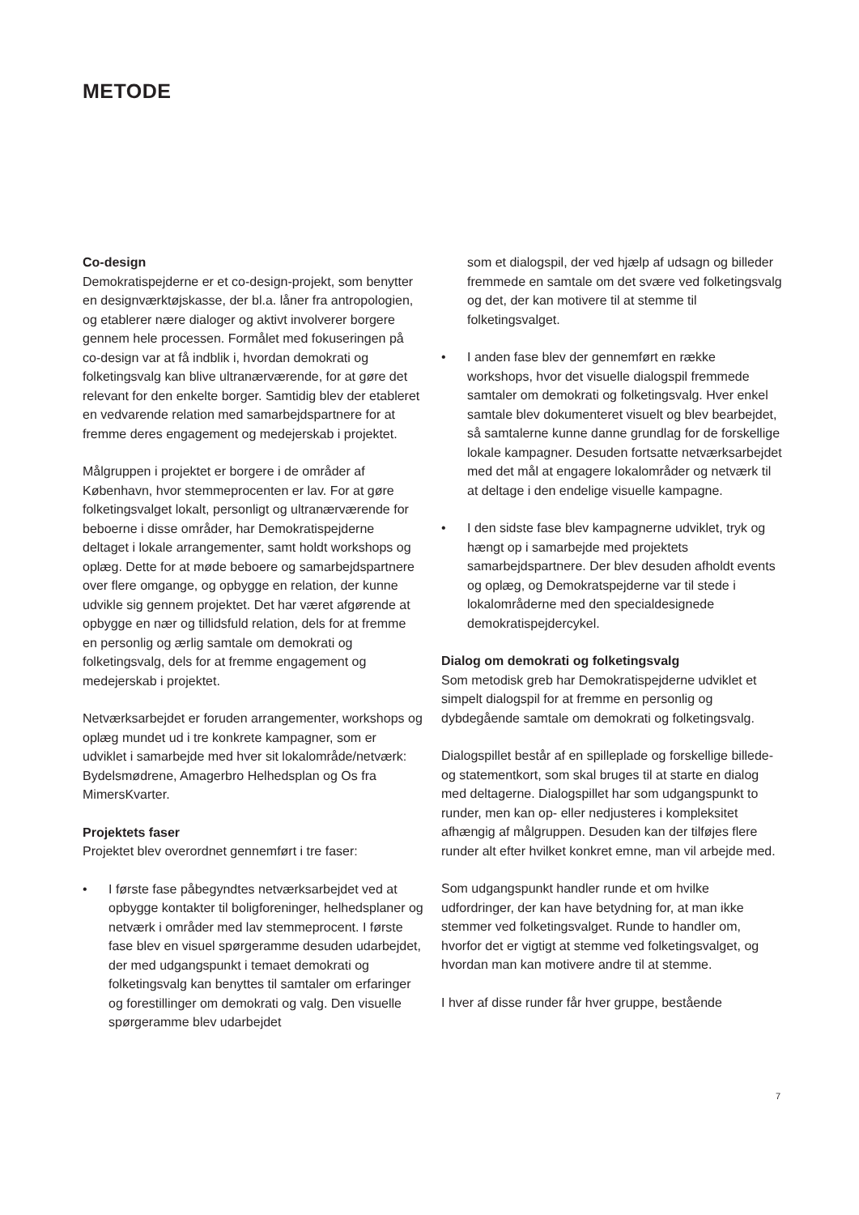METODE
Co-design
Demokratispejderne er et co-design-projekt, som benytter en designværktøjskasse, der bl.a. låner fra antropologien, og etablerer nære dialoger og aktivt involverer borgere gennem hele processen. Formålet med fokuseringen på co-design var at få indblik i, hvordan demokrati og folketingsvalg kan blive ultranærværende, for at gøre det relevant for den enkelte borger. Samtidig blev der etableret en vedvarende relation med samarbejdspartnere for at fremme deres engagement og medejerskab i projektet.
Målgruppen i projektet er borgere i de områder af København, hvor stemmeprocenten er lav. For at gøre folketingsvalget lokalt, personligt og ultranærværende for beboerne i disse områder, har Demokratispejderne deltaget i lokale arrangementer, samt holdt workshops og oplæg. Dette for at møde beboere og samarbejdspartnere over flere omgange, og opbygge en relation, der kunne udvikle sig gennem projektet. Det har været afgørende at opbygge en nær og tillidsfuld relation, dels for at fremme en personlig og ærlig samtale om demokrati og folketingsvalg, dels for at fremme engagement og medejerskab i projektet.
Netværksarbejdet er foruden arrangementer, workshops og oplæg mundet ud i tre konkrete kampagner, som er udviklet i samarbejde med hver sit lokalområde/netværk: Bydelsmødrene, Amagerbro Helhedsplan og Os fra MimersKvarter.
Projektets faser
Projektet blev overordnet gennemført i tre faser:
• I første fase påbegyndtes netværksarbejdet ved at opbygge kontakter til boligforeninger, helhedsplaner og netværk i områder med lav stemmeprocent. I første fase blev en visuel spørgeramme desuden udarbejdet, der med udgangspunkt i temaet demokrati og folketingsvalg kan benyttes til samtaler om erfaringer og forestillinger om demokrati og valg. Den visuelle spørgeramme blev udarbejdet
som et dialogspil, der ved hjælp af udsagn og billeder fremmede en samtale om det svære ved folketingsvalg og det, der kan motivere til at stemme til folketingsvalget.
• I anden fase blev der gennemført en række workshops, hvor det visuelle dialogspil fremmede samtaler om demokrati og folketingsvalg. Hver enkel samtale blev dokumenteret visuelt og blev bearbejdet, så samtalerne kunne danne grundlag for de forskellige lokale kampagner. Desuden fortsatte netværksarbejdet med det mål at engagere lokalområder og netværk til at deltage i den endelige visuelle kampagne.
• I den sidste fase blev kampagnerne udviklet, tryk og hængt op i samarbejde med projektets samarbejdspartnere. Der blev desuden afholdt events og oplæg, og Demokratspejderne var til stede i lokalområderne med den specialdesignede demokratispejdercykel.
Dialog om demokrati og folketingsvalg
Som metodisk greb har Demokratispejderne udviklet et simpelt dialogspil for at fremme en personlig og dybdegående samtale om demokrati og folketingsvalg.
Dialogspillet består af en spilleplade og forskellige billede- og statementkort, som skal bruges til at starte en dialog med deltagerne. Dialogspillet har som udgangspunkt to runder, men kan op- eller nedjusteres i kompleksitet afhængig af målgruppen. Desuden kan der tilføjes flere runder alt efter hvilket konkret emne, man vil arbejde med.
Som udgangspunkt handler runde et om hvilke udfordringer, der kan have betydning for, at man ikke stemmer ved folketingsvalget. Runde to handler om, hvorfor det er vigtigt at stemme ved folketingsvalget, og hvordan man kan motivere andre til at stemme.
I hver af disse runder får hver gruppe, bestående
7